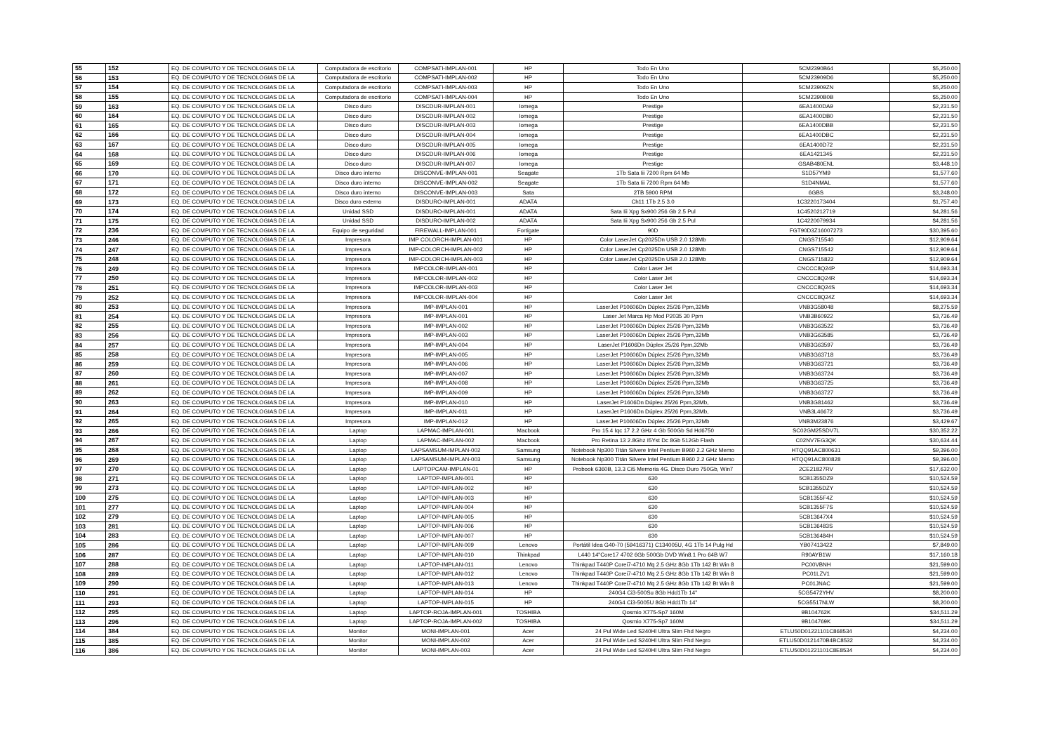| 55 | 152 | EQ. DE COMPUTO Y DE TECNOLOGIAS DE LA | Computadora de escritorio | COMPSATI-IMPLAN-001 | HP | Todo En Uno | 5CM2390B64 | $5,250.00 |
| 56 | 153 | EQ. DE COMPUTO Y DE TECNOLOGIAS DE LA | Computadora de escritorio | COMPSATI-IMPLAN-002 | HP | Todo En Uno | 5CM23909D6 | $5,250.00 |
| 57 | 154 | EQ. DE COMPUTO Y DE TECNOLOGIAS DE LA | Computadora de escritorio | COMPSATI-IMPLAN-003 | HP | Todo En Uno | 5CM23909ZN | $5,250.00 |
| 58 | 155 | EQ. DE COMPUTO Y DE TECNOLOGIAS DE LA | Computadora de escritorio | COMPSATI-IMPLAN-004 | HP | Todo En Uno | 5CM2390B0B | $5,250.00 |
| 59 | 163 | EQ. DE COMPUTO Y DE TECNOLOGIAS DE LA | Disco duro | DISCDUR-IMPLAN-001 | Iomega | Prestige | 6EA1400DA9 | $2,231.50 |
| 60 | 164 | EQ. DE COMPUTO Y DE TECNOLOGIAS DE LA | Disco duro | DISCDUR-IMPLAN-002 | Iomega | Prestige | 6EA1400DB0 | $2,231.50 |
| 61 | 165 | EQ. DE COMPUTO Y DE TECNOLOGIAS DE LA | Disco duro | DISCDUR-IMPLAN-003 | Iomega | Prestige | 6EA1400DBB | $2,231.50 |
| 62 | 166 | EQ. DE COMPUTO Y DE TECNOLOGIAS DE LA | Disco duro | DISCDUR-IMPLAN-004 | Iomega | Prestige | 6EA1400DBC | $2,231.50 |
| 63 | 167 | EQ. DE COMPUTO Y DE TECNOLOGIAS DE LA | Disco duro | DISCDUR-IMPLAN-005 | Iomega | Prestige | 6EA1400D72 | $2,231.50 |
| 64 | 168 | EQ. DE COMPUTO Y DE TECNOLOGIAS DE LA | Disco duro | DISCDUR-IMPLAN-006 | Iomega | Prestige | 6EA1421345 | $2,231.50 |
| 65 | 169 | EQ. DE COMPUTO Y DE TECNOLOGIAS DE LA | Disco duro | DISCDUR-IMPLAN-007 | Iomega | Prestige | GSAB480ENL | $3,448.10 |
| 66 | 170 | EQ. DE COMPUTO Y DE TECNOLOGIAS DE LA | Disco duro interno | DISCONVE-IMPLAN-001 | Seagate | 1Tb Sata Iii 7200 Rpm 64 Mb | S1D57YM9 | $1,577.60 |
| 67 | 171 | EQ. DE COMPUTO Y DE TECNOLOGIAS DE LA | Disco duro interno | DISCONVE-IMPLAN-002 | Seagate | 1Tb Sata Iii 7200 Rpm 64 Mb | S1D4NMAL | $1,577.60 |
| 68 | 172 | EQ. DE COMPUTO Y DE TECNOLOGIAS DE LA | Disco duro interno | DISCONVE-IMPLAN-003 | Sata | 2TB 5900 RPM | 6GBS | $3,248.00 |
| 69 | 173 | EQ. DE COMPUTO Y DE TECNOLOGIAS DE LA | Disco duro externo | DISDURO-IMPLAN-001 | ADATA | Ch11 1Tb 2.5 3.0 | 1C3220173404 | $1,757.40 |
| 70 | 174 | EQ. DE COMPUTO Y DE TECNOLOGIAS DE LA | Unidad SSD | DISDURO-IMPLAN-001 | ADATA | Sata Iii Xpg Sx900 256 Gb 2.5 Pul | 1C4520212719 | $4,281.56 |
| 71 | 175 | EQ. DE COMPUTO Y DE TECNOLOGIAS DE LA | Unidad SSD | DISDURO-IMPLAN-002 | ADATA | Sata Iii Xpg Sx900 256 Gb 2.5 Pul | 1C4220079934 | $4,281.56 |
| 72 | 236 | EQ. DE COMPUTO Y DE TECNOLOGIAS DE LA | Equipo de seguridad | FIREWALL-IMPLAN-001 | Fortigate | 90D | FGT90D3Z16007273 | $30,395.60 |
| 73 | 246 | EQ. DE COMPUTO Y DE TECNOLOGIAS DE LA | Impresora | IMP COLORCH-IMPLAN-001 | HP | Color LaserJet Cp2025Dn USB 2.0 128Mb | CNGS715540 | $12,909.64 |
| 74 | 247 | EQ. DE COMPUTO Y DE TECNOLOGIAS DE LA | Impresora | IMP-COLORCH-IMPLAN-002 | HP | Color LaserJet Cp2025Dn USB 2.0 128Mb | CNGS715542 | $12,909.64 |
| 75 | 248 | EQ. DE COMPUTO Y DE TECNOLOGIAS DE LA | Impresora | IMP-COLORCH-IMPLAN-003 | HP | Color LaserJet Cp2025Dn USB 2.0 128Mb | CNGS715822 | $12,909.64 |
| 76 | 249 | EQ. DE COMPUTO Y DE TECNOLOGIAS DE LA | Impresora | IMPCOLOR-IMPLAN-001 | HP | Color Laser Jet | CNCCC8Q24P | $14,693.34 |
| 77 | 250 | EQ. DE COMPUTO Y DE TECNOLOGIAS DE LA | Impresora | IMPCOLOR-IMPLAN-002 | HP | Color Laser Jet | CNCCC8Q24R | $14,693.34 |
| 78 | 251 | EQ. DE COMPUTO Y DE TECNOLOGIAS DE LA | Impresora | IMPCOLOR-IMPLAN-003 | HP | Color Laser Jet | CNCCC8Q24S | $14,693.34 |
| 79 | 252 | EQ. DE COMPUTO Y DE TECNOLOGIAS DE LA | Impresora | IMPCOLOR-IMPLAN-004 | HP | Color Laser Jet | CNCCC8Q24Z | $14,693.34 |
| 80 | 253 | EQ. DE COMPUTO Y DE TECNOLOGIAS DE LA | Impresora | IMP-IMPLAN-001 | HP | LaserJet P10606Dn Dúplex 25/26 Ppm,32Mb | VNB3G58048 | $8,275.59 |
| 81 | 254 | EQ. DE COMPUTO Y DE TECNOLOGIAS DE LA | Impresora | IMP-IMPLAN-001 | HP | Laser Jet Marca Hp Mod P2035 30 Ppm | VNB3B60922 | $3,736.49 |
| 82 | 255 | EQ. DE COMPUTO Y DE TECNOLOGIAS DE LA | Impresora | IMP-IMPLAN-002 | HP | LaserJet P10606Dn Dúplex 25/26 Ppm,32Mb | VNB3G63522 | $3,736.49 |
| 83 | 256 | EQ. DE COMPUTO Y DE TECNOLOGIAS DE LA | Impresora | IMP-IMPLAN-003 | HP | LaserJet P10606Dn Dúplex 25/26 Ppm,32Mb | VNB3G63585 | $3,736.49 |
| 84 | 257 | EQ. DE COMPUTO Y DE TECNOLOGIAS DE LA | Impresora | IMP-IMPLAN-004 | HP | LaserJet P1606Dn Dúplex 25/26 Ppm,32Mb | VNB3G63597 | $3,736.49 |
| 85 | 258 | EQ. DE COMPUTO Y DE TECNOLOGIAS DE LA | Impresora | IMP-IMPLAN-005 | HP | LaserJet P10606Dn Dúplex 25/26 Ppm,32Mb | VNB3G63718 | $3,736.49 |
| 86 | 259 | EQ. DE COMPUTO Y DE TECNOLOGIAS DE LA | Impresora | IMP-IMPLAN-006 | HP | LaserJet P10606Dn Dúplex 25/26 Ppm,32Mb | VNB3G63721 | $3,736.49 |
| 87 | 260 | EQ. DE COMPUTO Y DE TECNOLOGIAS DE LA | Impresora | IMP-IMPLAN-007 | HP | LaserJet P10606Dn Dúplex 25/26 Ppm,32Mb | VNB3G63724 | $3,736.49 |
| 88 | 261 | EQ. DE COMPUTO Y DE TECNOLOGIAS DE LA | Impresora | IMP-IMPLAN-008 | HP | LaserJet P10606Dn Dúplex 25/26 Ppm,32Mb | VNB3G63725 | $3,736.49 |
| 89 | 262 | EQ. DE COMPUTO Y DE TECNOLOGIAS DE LA | Impresora | IMP-IMPLAN-009 | HP | LaserJet P10606Dn Dúplex 25/26 Ppm,32Mb | VNB3G63727 | $3,736.49 |
| 90 | 263 | EQ. DE COMPUTO Y DE TECNOLOGIAS DE LA | Impresora | IMP-IMPLAN-010 | HP | LaserJet P1606Dn Dúplex 25/26 Ppm,32Mb, | VNB3G81462 | $3,736.49 |
| 91 | 264 | EQ. DE COMPUTO Y DE TECNOLOGIAS DE LA | Impresora | IMP-IMPLAN-011 | HP | LaserJet P1606Dn Dúplex 25/26 Ppm,32Mb, | VNB3L46672 | $3,736.49 |
| 92 | 265 | EQ. DE COMPUTO Y DE TECNOLOGIAS DE LA | Impresora | IMP-IMPLAN-012 | HP | LaserJet P10606Dn Dúplex 25/26 Ppm,32Mb | VNB3M23876 | $3,429.67 |
| 93 | 266 | EQ. DE COMPUTO Y DE TECNOLOGIAS DE LA | Laptop | LAPMAC-IMPLAN-001 | Macbook | Pro 15.4 Iqc 17 2.2 GHz 4 Gb 500Gb Sd Hd6750 | SC02GM25SDV7L | $30,352.22 |
| 94 | 267 | EQ. DE COMPUTO Y DE TECNOLOGIAS DE LA | Laptop | LAPMAC-IMPLAN-002 | Macbook | Pro Retina 13 2.8Ghz I5Yst Dc 8Gb 512Gb Flash | C02NV7EG3QK | $30,634.44 |
| 95 | 268 | EQ. DE COMPUTO Y DE TECNOLOGIAS DE LA | Laptop | LAPSAMSUM-IMPLAN-002 | Samsung | Notebook Np300 Titán Silvere Intel Pentium B960 2.2 GHz Memo | HTQQ91AC800631 | $9,396.00 |
| 96 | 269 | EQ. DE COMPUTO Y DE TECNOLOGIAS DE LA | Laptop | LAPSAMSUM-IMPLAN-003 | Samsung | Notebook Np300 Titán Silvere Intel Pentium B960 2.2 GHz Memo | HTQQ91AC800828 | $9,396.00 |
| 97 | 270 | EQ. DE COMPUTO Y DE TECNOLOGIAS DE LA | Laptop | LAPTOPCAM-IMPLAN-01 | HP | Probook 6360B, 13.3 Ci5 Memoria 4G. Disco Duro 750Gb, Win7 | 2CE21827RV | $17,632.00 |
| 98 | 271 | EQ. DE COMPUTO Y DE TECNOLOGIAS DE LA | Laptop | LAPTOP-IMPLAN-001 | HP | 630 | 5CB1355DZ9 | $10,524.59 |
| 99 | 273 | EQ. DE COMPUTO Y DE TECNOLOGIAS DE LA | Laptop | LAPTOP-IMPLAN-002 | HP | 630 | 5CB1355DZY | $10,524.59 |
| 100 | 275 | EQ. DE COMPUTO Y DE TECNOLOGIAS DE LA | Laptop | LAPTOP-IMPLAN-003 | HP | 630 | 5CB1355F4Z | $10,524.59 |
| 101 | 277 | EQ. DE COMPUTO Y DE TECNOLOGIAS DE LA | Laptop | LAPTOP-IMPLAN-004 | HP | 630 | 5CB1355F7S | $10,524.59 |
| 102 | 279 | EQ. DE COMPUTO Y DE TECNOLOGIAS DE LA | Laptop | LAPTOP-IMPLAN-005 | HP | 630 | 5CB13647X4 | $10,524.59 |
| 103 | 281 | EQ. DE COMPUTO Y DE TECNOLOGIAS DE LA | Laptop | LAPTOP-IMPLAN-006 | HP | 630 | 5CB136483S | $10,524.59 |
| 104 | 283 | EQ. DE COMPUTO Y DE TECNOLOGIAS DE LA | Laptop | LAPTOP-IMPLAN-007 | HP | 630 | 5CB136484H | $10,524.59 |
| 105 | 286 | EQ. DE COMPUTO Y DE TECNOLOGIAS DE LA | Laptop | LAPTOP-IMPLAN-009 | Lenovo | Portátil Idea G40-70 (59416371) C134005U, 4G 1Tb 14 Pulg Hd | YB07413422 | $7,849.00 |
| 106 | 287 | EQ. DE COMPUTO Y DE TECNOLOGIAS DE LA | Laptop | LAPTOP-IMPLAN-010 | Thinkpad | L440 14"Core17 4702 6Gb 500Gb DVD Win8.1 Pro 64B W7 | R90AYB1W | $17,160.18 |
| 107 | 288 | EQ. DE COMPUTO Y DE TECNOLOGIAS DE LA | Laptop | LAPTOP-IMPLAN-011 | Lenovo | Thinkpad T440P Corei7-4710 Mq 2.5 GHz 8Gb 1Tb 142 Bt Win 8 | PC00VBNH | $21,599.00 |
| 108 | 289 | EQ. DE COMPUTO Y DE TECNOLOGIAS DE LA | Laptop | LAPTOP-IMPLAN-012 | Lenovo | Thinkpad T440P Corei7-4710 Mq 2.5 GHz 8Gb 1Tb 142 Bt Win 8 | PC01LZV1 | $21,599.00 |
| 109 | 290 | EQ. DE COMPUTO Y DE TECNOLOGIAS DE LA | Laptop | LAPTOP-IMPLAN-013 | Lenovo | Thinkpad T440P Corei7-4710 Mq 2.5 GHz 8Gb 1Tb 142 Bt Win 8 | PC01JNAC | $21,599.00 |
| 110 | 291 | EQ. DE COMPUTO Y DE TECNOLOGIAS DE LA | Laptop | LAPTOP-IMPLAN-014 | HP | 240G4 Ci3-500Su 8Gb Hdd1Tb 14" | 5CG5472YHV | $8,200.00 |
| 111 | 293 | EQ. DE COMPUTO Y DE TECNOLOGIAS DE LA | Laptop | LAPTOP-IMPLAN-015 | HP | 240G4 Ci3-5005U 8Gb Hdd1Tb 14" | 5CG5517NLW | $8,200.00 |
| 112 | 295 | EQ. DE COMPUTO Y DE TECNOLOGIAS DE LA | Laptop | LAPTOP-ROJA-IMPLAN-001 | TOSHIBA | Qosmio X775-Sp7 160M | 9B104762K | $34,511.29 |
| 113 | 296 | EQ. DE COMPUTO Y DE TECNOLOGIAS DE LA | Laptop | LAPTOP-ROJA-IMPLAN-002 | TOSHIBA | Qosmio X775-Sp7 160M | 9B104769K | $34,511.29 |
| 114 | 384 | EQ. DE COMPUTO Y DE TECNOLOGIAS DE LA | Monitor | MONI-IMPLAN-001 | Acer | 24 Pul Wide Led S240Hl Ultra Slim Fhd Negro | ETLU50D01221101C868534 | $4,234.00 |
| 115 | 385 | EQ. DE COMPUTO Y DE TECNOLOGIAS DE LA | Monitor | MONI-IMPLAN-002 | Acer | 24 Pul Wide Led S240Hl Ultra Slim Fhd Negro | ETLU50D0121470B4BC8532 | $4,234.00 |
| 116 | 386 | EQ. DE COMPUTO Y DE TECNOLOGIAS DE LA | Monitor | MONI-IMPLAN-003 | Acer | 24 Pul Wide Led S240Hl Ultra Slim Fhd Negro | ETLU50D01221101C8E8534 | $4,234.00 |